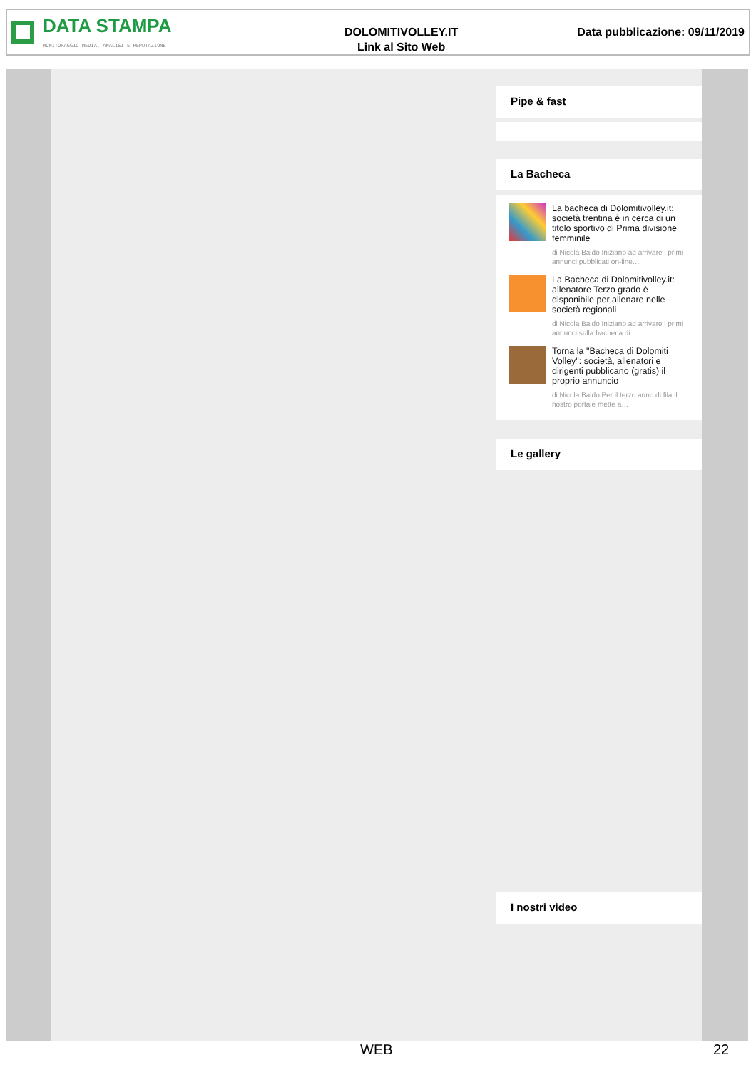DATA STAMPA
MONITORAGGIO MEDIA, ANALISI E REPUTAZIONE
DOLOMITIVOLLEY.IT
Link al Sito Web
Data pubblicazione: 09/11/2019
Pipe & fast
La Bacheca
La bacheca di Dolomitivolley.it: società trentina è in cerca di un titolo sportivo di Prima divisione femminile
di Nicola Baldo Iniziano ad arrivare i primi annunci pubblicati on-line…
La Bacheca di Dolomitivolley.it: allenatore Terzo grado è disponibile per allenare nelle società regionali
di Nicola Baldo Iniziano ad arrivare i primi annunci sulla bacheca di…
Torna la "Bacheca di Dolomiti Volley": società, allenatori e dirigenti pubblicano (gratis) il proprio annuncio
di Nicola Baldo Per il terzo anno di fila il nostro portale mette a…
Le gallery
I nostri video
WEB 22